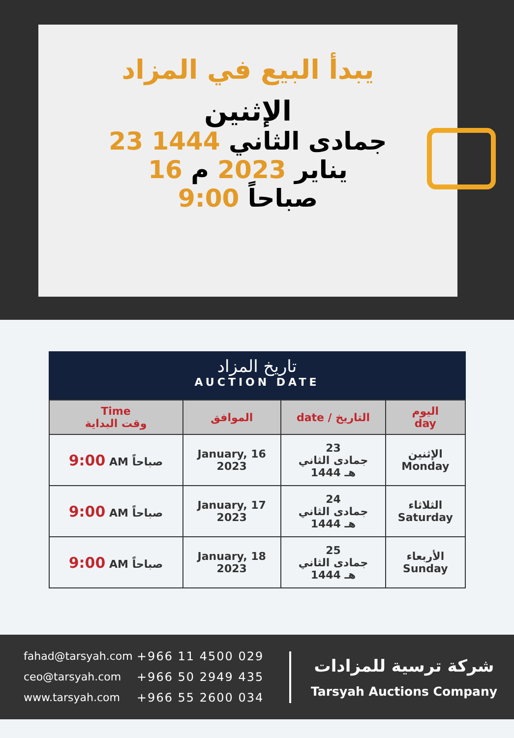يبدأ البيع في المزاد
الإثنين
23 جمادى الثاني 1444
16 يناير 2023 م
9:00 صباحاً
تاريخ المزاد
AUCTION DATE
| Time وقت البداية | الموافق | date / التاريخ | اليوم day |
| --- | --- | --- | --- |
| 9:00 AM صباحاً | January, 16 2023 | 23 جمادى الثاني 1444 هـ | الإثنين Monday |
| 9:00 AM صباحاً | January, 17 2023 | 24 جمادى الثاني 1444 هـ | الثلاثاء Saturday |
| 9:00 AM صباحاً | January, 18 2023 | 25 جمادى الثاني 1444 هـ | الأربعاء Sunday |
fahad@tarsyah.com
ceo@tarsyah.com
www.tarsyah.com
+966 11 4500 029
+966 50 2949 435
+966 55 2600 034
شركة ترسية للمزادات
Tarsyah Auctions Company